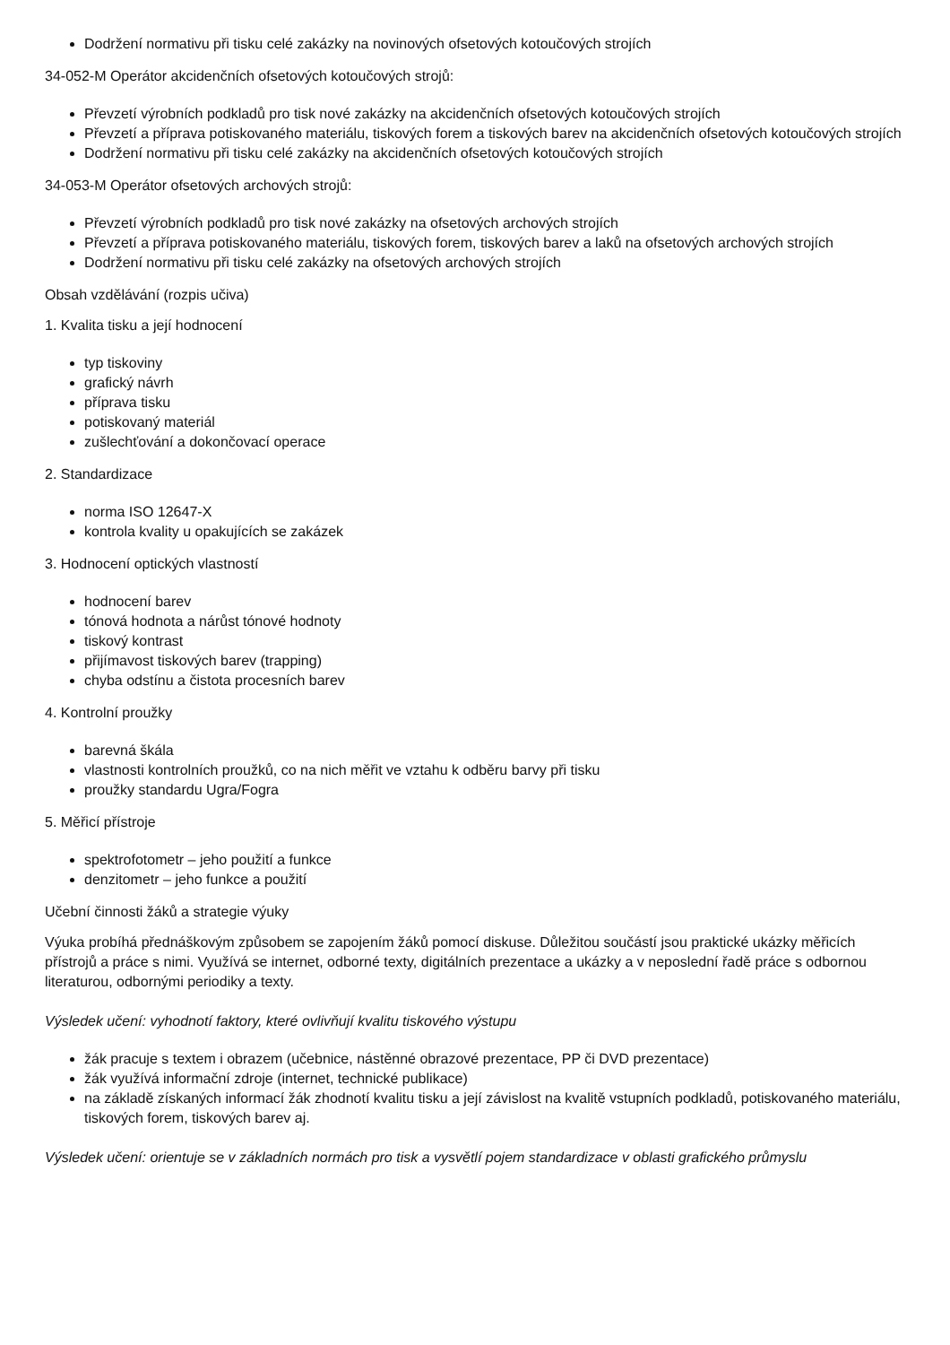Dodržení normativu při tisku celé zakázky na novinových ofsetových kotoučových strojích
34-052-M Operátor akcidenčních ofsetových kotoučových strojů:
Převzetí výrobních podkladů pro tisk nové zakázky na akcidenčních ofsetových kotoučových strojích
Převzetí a příprava potiskovaného materiálu, tiskových forem a tiskových barev na akcidenčních ofsetových kotoučových strojích
Dodržení normativu při tisku celé zakázky na akcidenčních ofsetových kotoučových strojích
34-053-M Operátor ofsetových archových strojů:
Převzetí výrobních podkladů pro tisk nové zakázky na ofsetových archových strojích
Převzetí a příprava potiskovaného materiálu, tiskových forem, tiskových barev a laků na ofsetových archových strojích
Dodržení normativu při tisku celé zakázky na ofsetových archových strojích
Obsah vzdělávání (rozpis učiva)
1. Kvalita tisku a její hodnocení
typ tiskoviny
grafický návrh
příprava tisku
potiskovaný materiál
zušlechťování a dokončovací operace
2. Standardizace
norma ISO 12647-X
kontrola kvality u opakujících se zakázek
3. Hodnocení optických vlastností
hodnocení barev
tónová hodnota a nárůst tónové hodnoty
tiskový kontrast
přijímavost tiskových barev (trapping)
chyba odstínu a čistota procesních barev
4. Kontrolní proužky
barevná škála
vlastnosti kontrolních proužků, co na nich měřit ve vztahu k odběru barvy při tisku
proužky standardu Ugra/Fogra
5. Měřicí přístroje
spektrofotometr – jeho použití a funkce
denzitometr – jeho funkce a použití
Učební činnosti žáků a strategie výuky
Výuka probíhá přednáškovým způsobem se zapojením žáků pomocí diskuse. Důležitou součástí jsou praktické ukázky měřicích přístrojů a práce s nimi. Využívá se internet, odborné texty, digitálních prezentace a ukázky a v neposlední řadě práce s odbornou literaturou, odbornými periodiky a texty.
Výsledek učení: vyhodnotí faktory, které ovlivňují kvalitu tiskového výstupu
žák pracuje s textem i obrazem (učebnice, nástěnné obrazové prezentace, PP či DVD prezentace)
žák využívá informační zdroje (internet, technické publikace)
na základě získaných informací žák zhodnotí kvalitu tisku a její závislost na kvalitě vstupních podkladů, potiskovaného materiálu, tiskových forem, tiskových barev aj.
Výsledek učení: orientuje se v základních normách pro tisk a vysvětlí pojem standardizace v oblasti grafického průmyslu